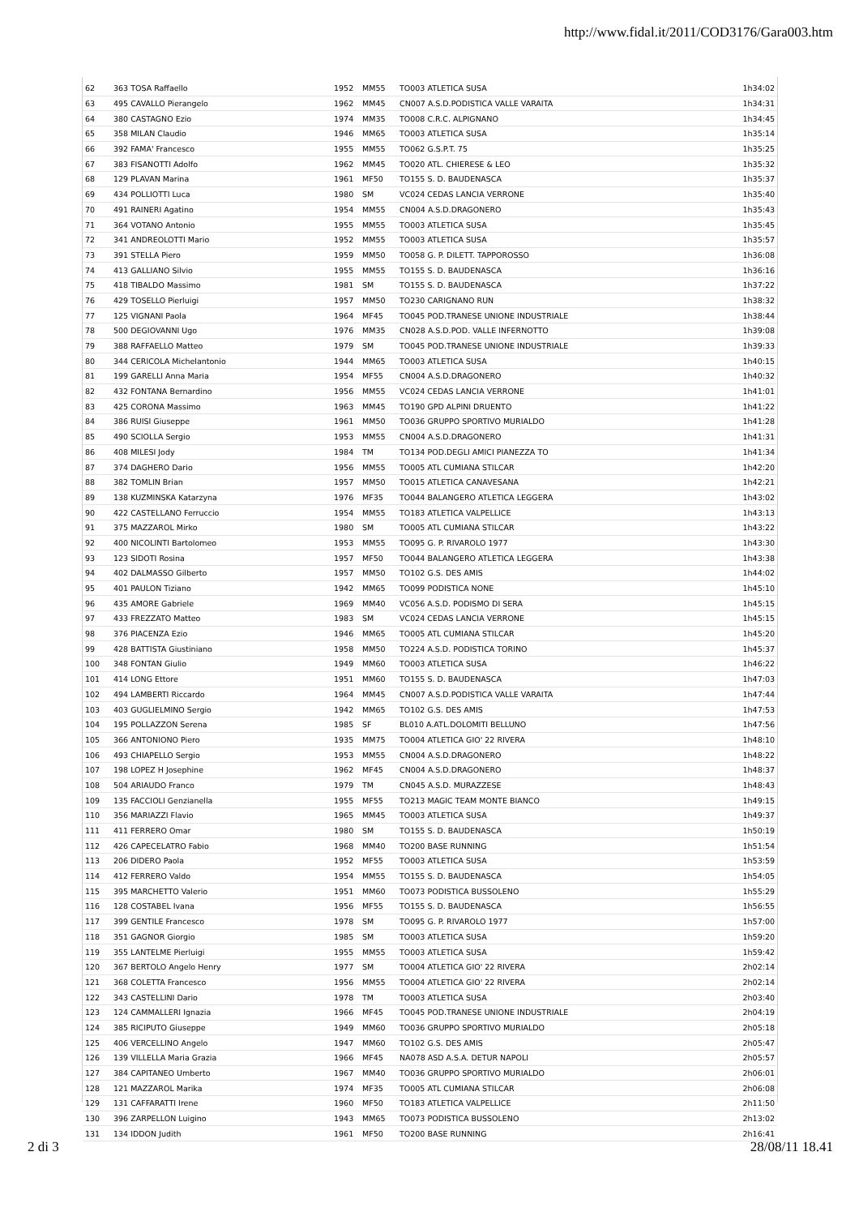http://www.fidal.it/2011/COD3176/Gara003.htm
| 62 | 363 TOSA Raffaello | 1952 | MM55 | TO003 ATLETICA SUSA | 1h34:02 |
| 63 | 495 CAVALLO Pierangelo | 1962 | MM45 | CN007 A.S.D.PODISTICA VALLE VARAITA | 1h34:31 |
| 64 | 380 CASTAGNO Ezio | 1974 | MM35 | TO008 C.R.C. ALPIGNANO | 1h34:45 |
| 65 | 358 MILAN Claudio | 1946 | MM65 | TO003 ATLETICA SUSA | 1h35:14 |
| 66 | 392 FAMA' Francesco | 1955 | MM55 | TO062 G.S.P.T. 75 | 1h35:25 |
| 67 | 383 FISANOTTI Adolfo | 1962 | MM45 | TO020 ATL. CHIERESE & LEO | 1h35:32 |
| 68 | 129 PLAVAN Marina | 1961 | MF50 | TO155 S. D. BAUDENASCA | 1h35:37 |
| 69 | 434 POLLIOTTI Luca | 1980 | SM | VC024 CEDAS LANCIA VERRONE | 1h35:40 |
| 70 | 491 RAINERI Agatino | 1954 | MM55 | CN004 A.S.D.DRAGONERO | 1h35:43 |
| 71 | 364 VOTANO Antonio | 1955 | MM55 | TO003 ATLETICA SUSA | 1h35:45 |
| 72 | 341 ANDREOLOTTI Mario | 1952 | MM55 | TO003 ATLETICA SUSA | 1h35:57 |
| 73 | 391 STELLA Piero | 1959 | MM50 | TO058 G. P. DILETT. TAPPOROSSO | 1h36:08 |
| 74 | 413 GALLIANO Silvio | 1955 | MM55 | TO155 S. D. BAUDENASCA | 1h36:16 |
| 75 | 418 TIBALDO Massimo | 1981 | SM | TO155 S. D. BAUDENASCA | 1h37:22 |
| 76 | 429 TOSELLO Pierluigi | 1957 | MM50 | TO230 CARIGNANO RUN | 1h38:32 |
| 77 | 125 VIGNANI Paola | 1964 | MF45 | TO045 POD.TRANESE UNIONE INDUSTRIALE | 1h38:44 |
| 78 | 500 DEGIOVANNI Ugo | 1976 | MM35 | CN028 A.S.D.POD. VALLE INFERNOTTO | 1h39:08 |
| 79 | 388 RAFFAELLO Matteo | 1979 | SM | TO045 POD.TRANESE UNIONE INDUSTRIALE | 1h39:33 |
| 80 | 344 CERICOLA Michelantonio | 1944 | MM65 | TO003 ATLETICA SUSA | 1h40:15 |
| 81 | 199 GARELLI Anna Maria | 1954 | MF55 | CN004 A.S.D.DRAGONERO | 1h40:32 |
| 82 | 432 FONTANA Bernardino | 1956 | MM55 | VC024 CEDAS LANCIA VERRONE | 1h41:01 |
| 83 | 425 CORONA Massimo | 1963 | MM45 | TO190 GPD ALPINI DRUENTO | 1h41:22 |
| 84 | 386 RUISI Giuseppe | 1961 | MM50 | TO036 GRUPPO SPORTIVO MURIALDO | 1h41:28 |
| 85 | 490 SCIOLLA Sergio | 1953 | MM55 | CN004 A.S.D.DRAGONERO | 1h41:31 |
| 86 | 408 MILESI Jody | 1984 | TM | TO134 POD.DEGLI AMICI PIANEZZA TO | 1h41:34 |
| 87 | 374 DAGHERO Dario | 1956 | MM55 | TO005 ATL CUMIANA STILCAR | 1h42:20 |
| 88 | 382 TOMLIN Brian | 1957 | MM50 | TO015 ATLETICA CANAVESANA | 1h42:21 |
| 89 | 138 KUZMINSKA Katarzyna | 1976 | MF35 | TO044 BALANGERO ATLETICA LEGGERA | 1h43:02 |
| 90 | 422 CASTELLANO Ferruccio | 1954 | MM55 | TO183 ATLETICA VALPELLICE | 1h43:13 |
| 91 | 375 MAZZAROL Mirko | 1980 | SM | TO005 ATL CUMIANA STILCAR | 1h43:22 |
| 92 | 400 NICOLINTI Bartolomeo | 1953 | MM55 | TO095 G. P. RIVAROLO 1977 | 1h43:30 |
| 93 | 123 SIDOTI Rosina | 1957 | MF50 | TO044 BALANGERO ATLETICA LEGGERA | 1h43:38 |
| 94 | 402 DALMASSO Gilberto | 1957 | MM50 | TO102 G.S. DES AMIS | 1h44:02 |
| 95 | 401 PAULON Tiziano | 1942 | MM65 | TO099 PODISTICA NONE | 1h45:10 |
| 96 | 435 AMORE Gabriele | 1969 | MM40 | VC056 A.S.D. PODISMO DI SERA | 1h45:15 |
| 97 | 433 FREZZATO Matteo | 1983 | SM | VC024 CEDAS LANCIA VERRONE | 1h45:15 |
| 98 | 376 PIACENZA Ezio | 1946 | MM65 | TO005 ATL CUMIANA STILCAR | 1h45:20 |
| 99 | 428 BATTISTA Giustiniano | 1958 | MM50 | TO224 A.S.D. PODISTICA TORINO | 1h45:37 |
| 100 | 348 FONTAN Giulio | 1949 | MM60 | TO003 ATLETICA SUSA | 1h46:22 |
| 101 | 414 LONG Ettore | 1951 | MM60 | TO155 S. D. BAUDENASCA | 1h47:03 |
| 102 | 494 LAMBERTI Riccardo | 1964 | MM45 | CN007 A.S.D.PODISTICA VALLE VARAITA | 1h47:44 |
| 103 | 403 GUGLIELMINO Sergio | 1942 | MM65 | TO102 G.S. DES AMIS | 1h47:53 |
| 104 | 195 POLLAZZON Serena | 1985 | SF | BL010 A.ATL.DOLOMITI BELLUNO | 1h47:56 |
| 105 | 366 ANTONIONO Piero | 1935 | MM75 | TO004 ATLETICA GIO' 22 RIVERA | 1h48:10 |
| 106 | 493 CHIAPELLO Sergio | 1953 | MM55 | CN004 A.S.D.DRAGONERO | 1h48:22 |
| 107 | 198 LOPEZ H Josephine | 1962 | MF45 | CN004 A.S.D.DRAGONERO | 1h48:37 |
| 108 | 504 ARIAUDO Franco | 1979 | TM | CN045 A.S.D. MURAZZESE | 1h48:43 |
| 109 | 135 FACCIOLI Genzianella | 1955 | MF55 | TO213 MAGIC TEAM MONTE BIANCO | 1h49:15 |
| 110 | 356 MARIAZZI Flavio | 1965 | MM45 | TO003 ATLETICA SUSA | 1h49:37 |
| 111 | 411 FERRERO Omar | 1980 | SM | TO155 S. D. BAUDENASCA | 1h50:19 |
| 112 | 426 CAPECELATRO Fabio | 1968 | MM40 | TO200 BASE RUNNING | 1h51:54 |
| 113 | 206 DIDERO Paola | 1952 | MF55 | TO003 ATLETICA SUSA | 1h53:59 |
| 114 | 412 FERRERO Valdo | 1954 | MM55 | TO155 S. D. BAUDENASCA | 1h54:05 |
| 115 | 395 MARCHETTO Valerio | 1951 | MM60 | TO073 PODISTICA BUSSOLENO | 1h55:29 |
| 116 | 128 COSTABEL Ivana | 1956 | MF55 | TO155 S. D. BAUDENASCA | 1h56:55 |
| 117 | 399 GENTILE Francesco | 1978 | SM | TO095 G. P. RIVAROLO 1977 | 1h57:00 |
| 118 | 351 GAGNOR Giorgio | 1985 | SM | TO003 ATLETICA SUSA | 1h59:20 |
| 119 | 355 LANTELME Pierluigi | 1955 | MM55 | TO003 ATLETICA SUSA | 1h59:42 |
| 120 | 367 BERTOLO Angelo Henry | 1977 | SM | TO004 ATLETICA GIO' 22 RIVERA | 2h02:14 |
| 121 | 368 COLETTA Francesco | 1956 | MM55 | TO004 ATLETICA GIO' 22 RIVERA | 2h02:14 |
| 122 | 343 CASTELLINI Dario | 1978 | TM | TO003 ATLETICA SUSA | 2h03:40 |
| 123 | 124 CAMMALLERI Ignazia | 1966 | MF45 | TO045 POD.TRANESE UNIONE INDUSTRIALE | 2h04:19 |
| 124 | 385 RICIPUTO Giuseppe | 1949 | MM60 | TO036 GRUPPO SPORTIVO MURIALDO | 2h05:18 |
| 125 | 406 VERCELLINO Angelo | 1947 | MM60 | TO102 G.S. DES AMIS | 2h05:47 |
| 126 | 139 VILLELLA Maria Grazia | 1966 | MF45 | NA078 ASD A.S.A. DETUR NAPOLI | 2h05:57 |
| 127 | 384 CAPITANEO Umberto | 1967 | MM40 | TO036 GRUPPO SPORTIVO MURIALDO | 2h06:01 |
| 128 | 121 MAZZAROL Marika | 1974 | MF35 | TO005 ATL CUMIANA STILCAR | 2h06:08 |
| 129 | 131 CAFFARATTI Irene | 1960 | MF50 | TO183 ATLETICA VALPELLICE | 2h11:50 |
| 130 | 396 ZARPELLON Luigino | 1943 | MM65 | TO073 PODISTICA BUSSOLENO | 2h13:02 |
| 131 | 134 IDDON Judith | 1961 | MF50 | TO200 BASE RUNNING | 2h16:41 |
2 di 3 28/08/11 18.41